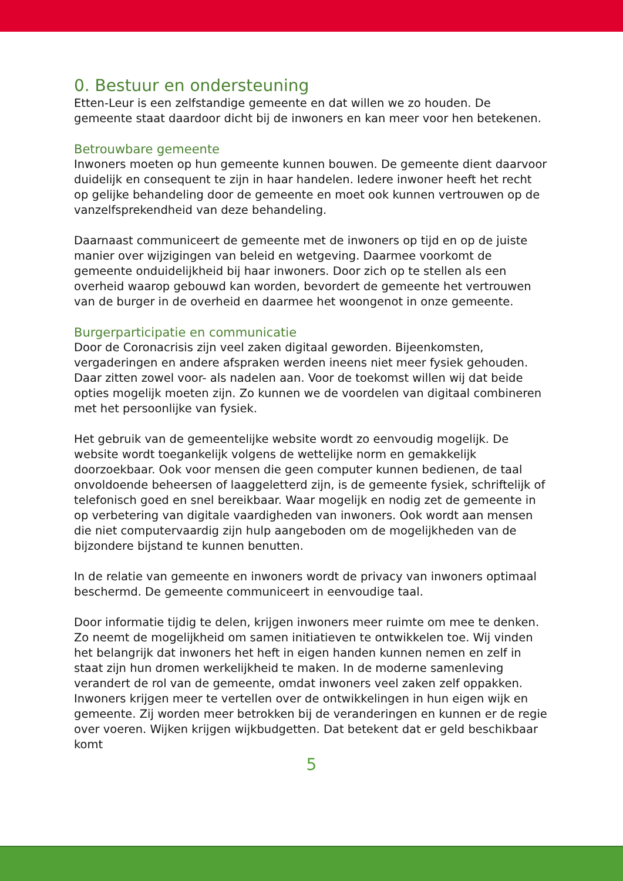0. Bestuur en ondersteuning
Etten-Leur is een zelfstandige gemeente en dat willen we zo houden. De gemeente staat daardoor dicht bij de inwoners en kan meer voor hen betekenen.
Betrouwbare gemeente
Inwoners moeten op hun gemeente kunnen bouwen. De gemeente dient daarvoor duidelijk en consequent te zijn in haar handelen. Iedere inwoner heeft het recht op gelijke behandeling door de gemeente en moet ook kunnen vertrouwen op de vanzelfsprekendheid van deze behandeling.
Daarnaast communiceert de gemeente met de inwoners op tijd en op de juiste manier over wijzigingen van beleid en wetgeving. Daarmee voorkomt de gemeente onduidelijkheid bij haar inwoners. Door zich op te stellen als een overheid waarop gebouwd kan worden, bevordert de gemeente het vertrouwen van de burger in de overheid en daarmee het woongenot in onze gemeente.
Burgerparticipatie en communicatie
Door de Coronacrisis zijn veel zaken digitaal geworden. Bijeenkomsten, vergaderingen en andere afspraken werden ineens niet meer fysiek gehouden. Daar zitten zowel voor- als nadelen aan. Voor de toekomst willen wij dat beide opties mogelijk moeten zijn. Zo kunnen we de voordelen van digitaal combineren met het persoonlijke van fysiek.
Het gebruik van de gemeentelijke website wordt zo eenvoudig mogelijk. De website wordt toegankelijk volgens de wettelijke norm en gemakkelijk doorzoekbaar. Ook voor mensen die geen computer kunnen bedienen, de taal onvoldoende beheersen of laaggeletterd zijn, is de gemeente fysiek, schriftelijk of telefonisch goed en snel bereikbaar. Waar mogelijk en nodig zet de gemeente in op verbetering van digitale vaardigheden van inwoners. Ook wordt aan mensen die niet computervaardig zijn hulp aangeboden om de mogelijkheden van de bijzondere bijstand te kunnen benutten.
In de relatie van gemeente en inwoners wordt de privacy van inwoners optimaal beschermd. De gemeente communiceert in eenvoudige taal.
Door informatie tijdig te delen, krijgen inwoners meer ruimte om mee te denken. Zo neemt de mogelijkheid om samen initiatieven te ontwikkelen toe. Wij vinden het belangrijk dat inwoners het heft in eigen handen kunnen nemen en zelf in staat zijn hun dromen werkelijkheid te maken. In de moderne samenleving verandert de rol van de gemeente, omdat inwoners veel zaken zelf oppakken. Inwoners krijgen meer te vertellen over de ontwikkelingen in hun eigen wijk en gemeente. Zij worden meer betrokken bij de veranderingen en kunnen er de regie over voeren. Wijken krijgen wijkbudgetten. Dat betekent dat er geld beschikbaar komt
5